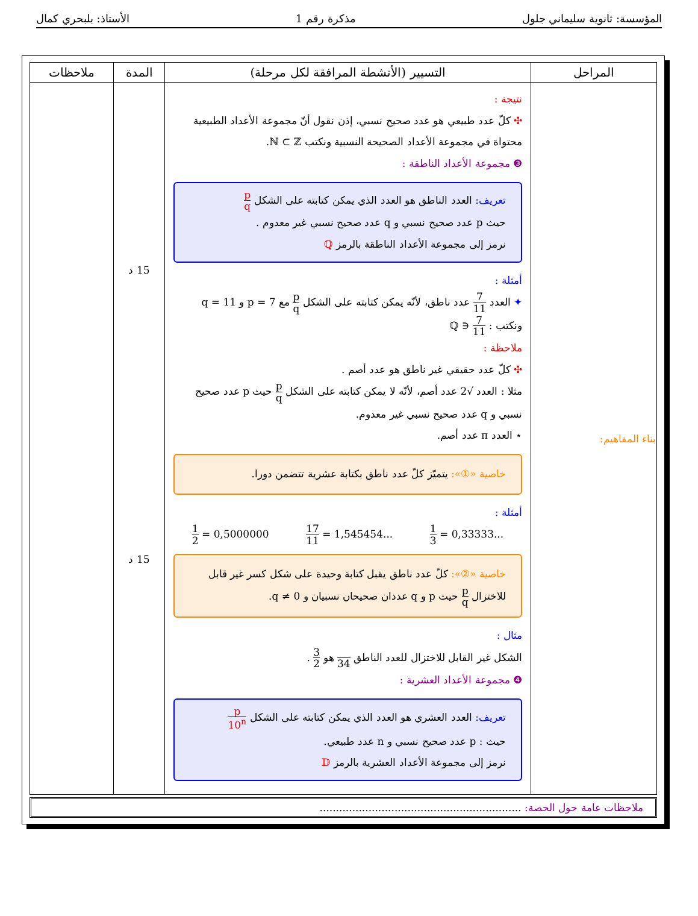المؤسسة: ثانوية سليماني جلول مذكرة رقم 1 الأستاذ: بلبحري كمال
| المراحل | التسيير (الأنشطة المرافقة لكل مرحلة) | المدة | ملاحظات |
| --- | --- | --- | --- |
| بناء المفاهيم: | نتيجة : ✣ كلّ عدد طبيعي هو عدد صحيح نسبي، إذن نقول أنّ مجموعة الأعداد الطبيعية محتواة في مجموعة الأعداد الصحيحة النسبية ونكتب ℕ ⊂ ℤ. ❸ مجموعة الأعداد الناطقة : تعريف: العدد الناطق هو العدد الذي يمكن كتابته على الشكل p q حيث p عدد صحيح نسبي و q عدد صحيح نسبي غير معدوم . نرمز إلى مجموعة الأعداد الناطقة بالرمز ℚ أمثلة : ✦ العدد 7 11 عدد ناطق، لأنّه يمكن كتابته على الشكل p q مع p = 7 و q = 11 ونكتب : 7 11 ∈ ℚ ملاحظة : ✣ كلّ عدد حقيقي غير ناطق هو عدد أصم . مثلا : العدد √2 عدد أصم، لأنّه لا يمكن كتابته على الشكل p q حيث p عدد صحيح نسبي و q عدد صحيح نسبي غير معدوم. ⋆ العدد π عدد أصم. خاصية «①»: يتميّز كلّ عدد ناطق بكتابة عشرية تتضمن دورا. أمثلة : 1 2 = 0,5000000 17 11 = 1,545454... 1 3 = 0,33333... خاصية «②»: كلّ عدد ناطق يقبل كتابة وحيدة على شكل كسر غير قابل للاختزال p q حيث p و q عددان صحيحان نسبيان و q ≠ 0. مثال : الشكل غير القابل للاختزال للعدد الناطق 34 هو 3 2 . ❹ مجموعة الأعداد العشرية : تعريف: العدد العشري هو العدد الذي يمكن كتابته على الشكل p 10<sup>n</sup> حيث : p عدد صحيح نسبي و n عدد طبيعي. نرمز إلى مجموعة الأعداد العشرية بالرمز 𝔻 | 15 د 15 د | |
ملاحظات عامة حول الحصة: ..............................................................